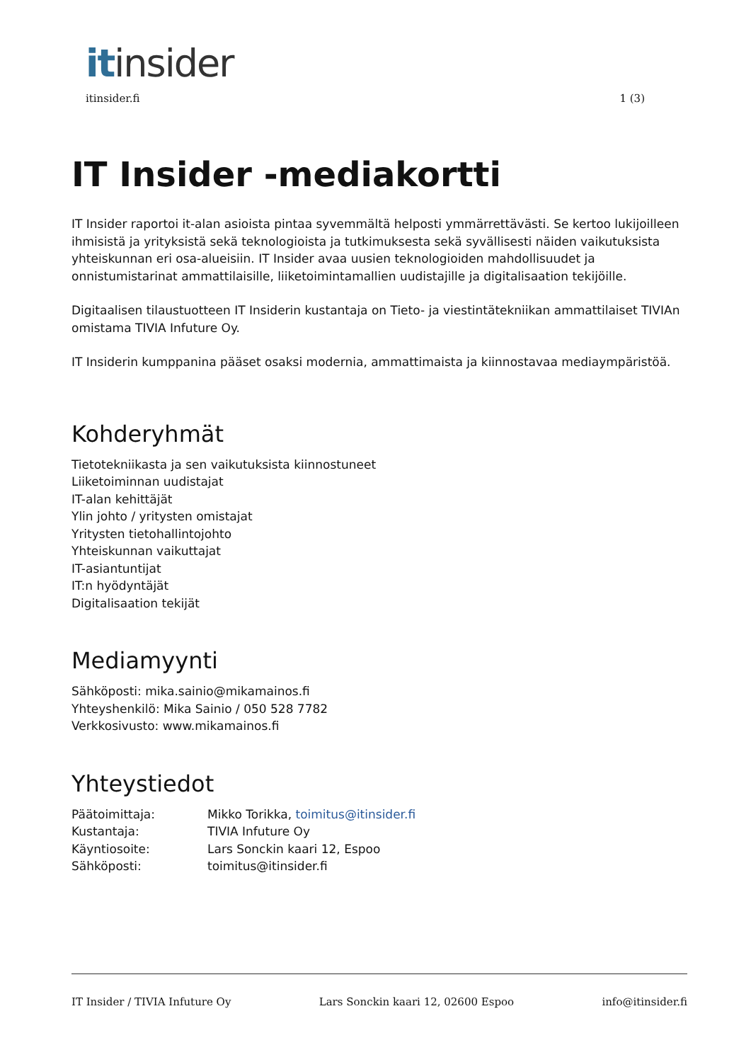it insider
itinsider.fi 1 (3)
IT Insider -mediakortti
IT Insider raportoi it-alan asioista pintaa syvemmältä helposti ymmärrettävästi. Se kertoo lukijoilleen ihmisistä ja yrityksistä sekä teknologioista ja tutkimuksesta sekä syvällisesti näiden vaikutuksista yhteiskunnan eri osa-alueisiin. IT Insider avaa uusien teknologioiden mahdollisuudet ja onnistumistarinat ammattilaisille, liiketoimintamallien uudistajille ja digitalisaation tekijöille.
Digitaalisen tilaustuotteen IT Insiderin kustantaja on Tieto- ja viestintätekniikan ammattilaiset TIVIAn omistama TIVIA Infuture Oy.
IT Insiderin kumppanina pääset osaksi modernia, ammattimaista ja kiinnostavaa mediaympäristöä.
Kohderyhmät
Tietotekniikasta ja sen vaikutuksista kiinnostuneet
Liiketoiminnan uudistajat
IT-alan kehittäjät
Ylin johto / yritysten omistajat
Yritysten tietohallintojohto
Yhteiskunnan vaikuttajat
IT-asiantuntijat
IT:n hyödyntäjät
Digitalisaation tekijät
Mediamyynti
Sähköposti: mika.sainio@mikamainos.fi
Yhteyshenkilö: Mika Sainio / 050 528 7782
Verkkosivusto: www.mikamainos.fi
Yhteystiedot
Päätoimittaja: Mikko Torikka, toimitus@itinsider.fi
Kustantaja: TIVIA Infuture Oy
Käyntiosoite: Lars Sonckin kaari 12, Espoo
Sähköposti: toimitus@itinsider.fi
IT Insider / TIVIA Infuture Oy Lars Sonckin kaari 12, 02600 Espoo info@itinsider.fi